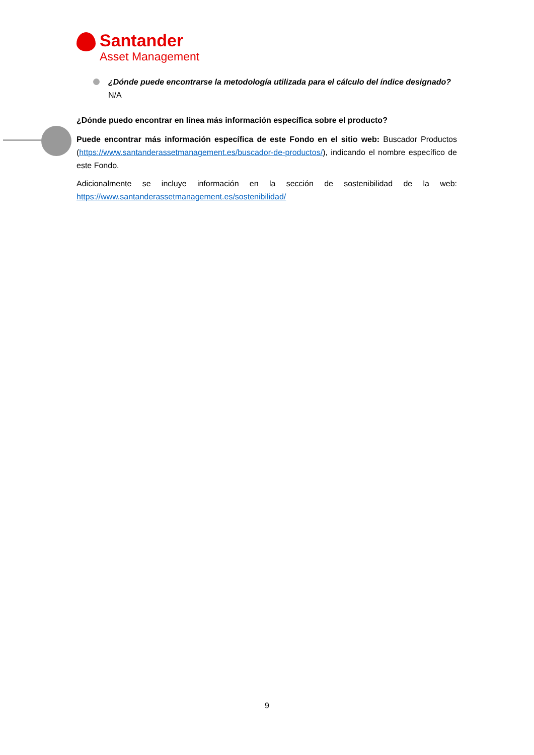Santander
Asset Management
¿Dónde puede encontrarse la metodología utilizada para el cálculo del índice designado?
N/A
¿Dónde puedo encontrar en línea más información específica sobre el producto?
Puede encontrar más información específica de este Fondo en el sitio web: Buscador Productos (https://www.santanderassetmanagement.es/buscador-de-productos/), indicando el nombre específico de este Fondo.
Adicionalmente se incluye información en la sección de sostenibilidad de la web: https://www.santanderassetmanagement.es/sostenibilidad/
9